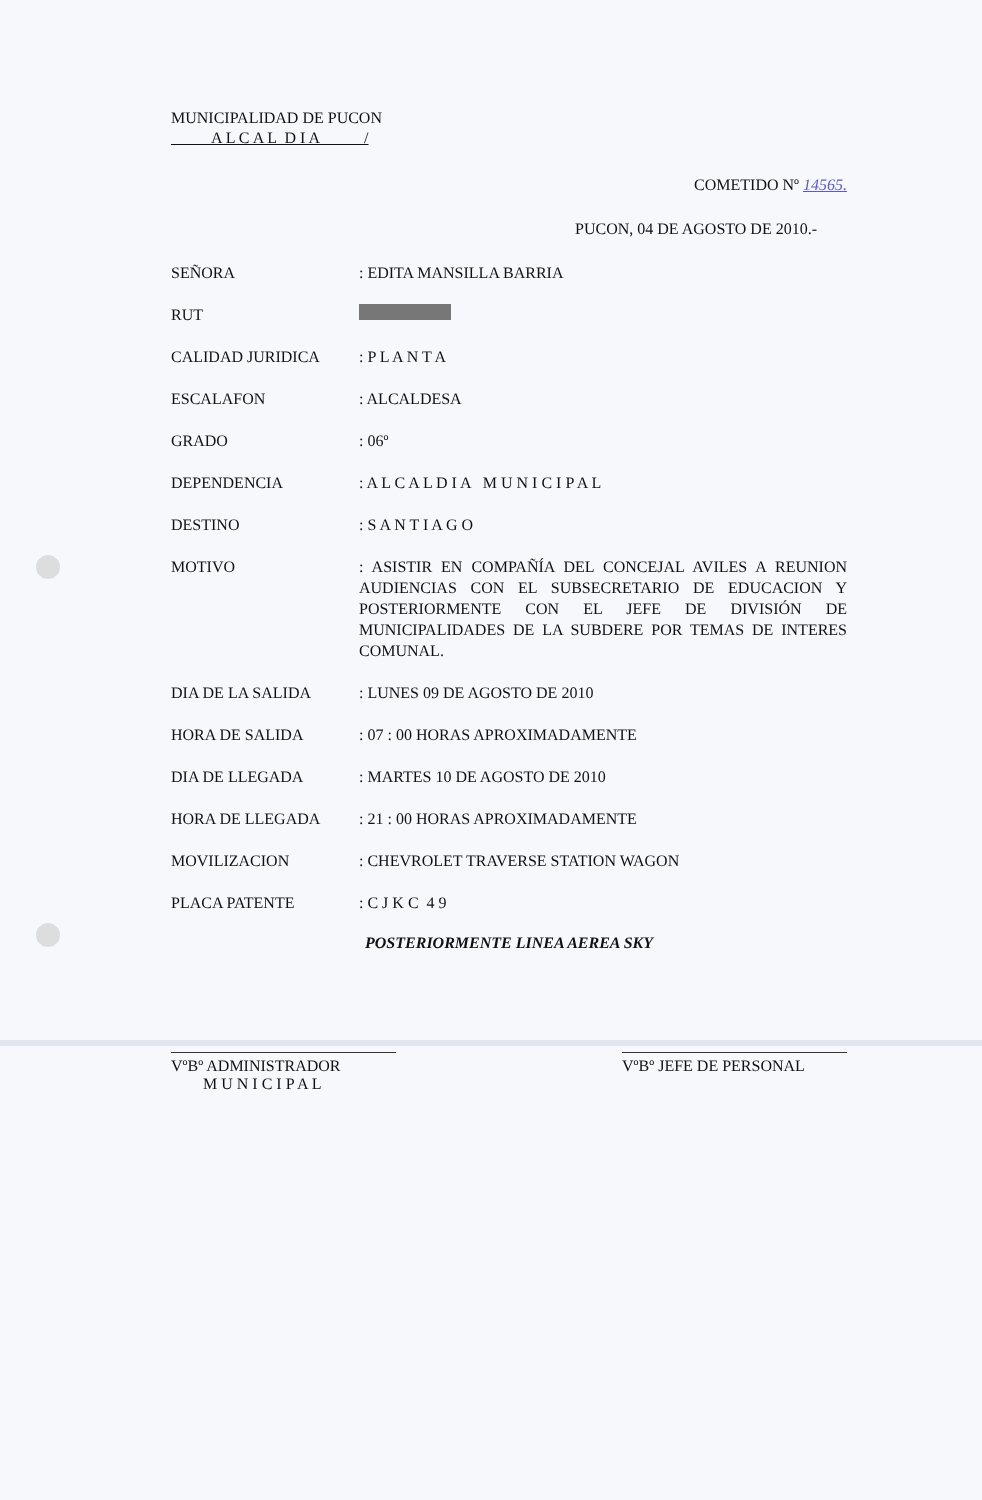MUNICIPALIDAD DE PUCON
A L C A L D I A /
COMETIDO Nº 14565.
PUCON, 04 DE AGOSTO DE 2010.-
SEÑORA : EDITA MANSILLA BARRIA
RUT
CALIDAD JURIDICA : P L A N T A
ESCALAFON : ALCALDESA
GRADO : 06º
DEPENDENCIA : A L C A L D I A M U N I C I P A L
DESTINO : S A N T I A G O
MOTIVO : ASISTIR EN COMPAÑÍA DEL CONCEJAL AVILES A REUNION AUDIENCIAS CON EL SUBSECRETARIO DE EDUCACION Y POSTERIORMENTE CON EL JEFE DE DIVISIÓN DE MUNICIPALIDADES DE LA SUBDERE POR TEMAS DE INTERES COMUNAL.
DIA DE LA SALIDA : LUNES 09 DE AGOSTO DE 2010
HORA DE SALIDA : 07 : 00 HORAS APROXIMADAMENTE
DIA DE LLEGADA : MARTES 10 DE AGOSTO DE 2010
HORA DE LLEGADA : 21 : 00 HORAS APROXIMADAMENTE
MOVILIZACION : CHEVROLET TRAVERSE STATION WAGON
PLACA PATENTE : C J K C 4 9
POSTERIORMENTE LINEA AEREA SKY
VºBº ADMINISTRADOR
M U N I C I P A L
VºBº JEFE DE PERSONAL